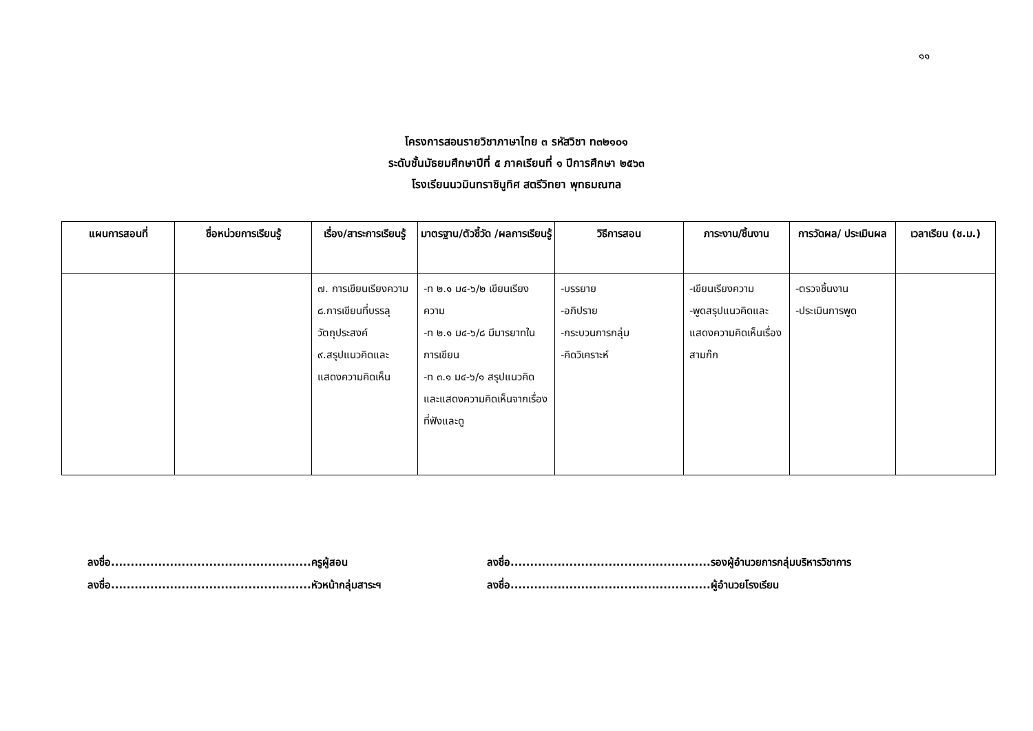๑๑
โครงการสอนรายวิชาภาษาไทย ๓ รหัสวิชา ท๓๒๑๐๑
ระดับชั้นมัธยมศึกษาปีที่ ๕ ภาคเรียนที่ ๑ ปีการศึกษา ๒๕๖๓
โรงเรียนนวมินทราชินูทิศ สตรีวิทยา พุทธมณฑล
| แผนการสอนที่ | ชื่อหน่วยการเรียนรู้ | เรื่อง/สาระการเรียนรู้ | มาตรฐาน/ตัวชี้วัด /ผลการเรียนรู้ | วิธีการสอน | ภาระงาน/ชิ้นงาน | การวัดผล/ ประเมินผล | เวลาเรียน (ช.ม.) |
| --- | --- | --- | --- | --- | --- | --- | --- |
| | | ๗. การเขียนเรียงความ ๘.การเขียนที่บรรลุวัตถุประสงค์ ๙.สรุปแนวคิดและแสดงความคิดเห็น | -ท ๒.๑ ม๔-๖/๒ เขียนเรียงความ -ท ๒.๑ ม๔-๖/๘ มีมารยาทในการเขียน -ท ๓.๑ ม๔-๖/๑ สรุปแนวคิดและแสดงความคิดเห็นจากเรื่องที่ฟังและดู | -บรรยาย -อภิปราย -กระบวนการกลุ่ม -คิดวิเคราะห์ | -เขียนเรียงความ -พูดสรุปแนวคิดและแสดงความคิดเห็นเรื่องสามก๊ก | -ตรวจชิ้นงาน -ประเมินการพูด | |
ลงชื่อ...................................................ครูผู้สอน
ลงชื่อ...................................................หัวหน้ากลุ่มสาระฯ
ลงชื่อ...................................................รองผู้อำนวยการกลุ่มบริหารวิชาการ
ลงชื่อ...................................................ผู้อำนวยโรงเรียน